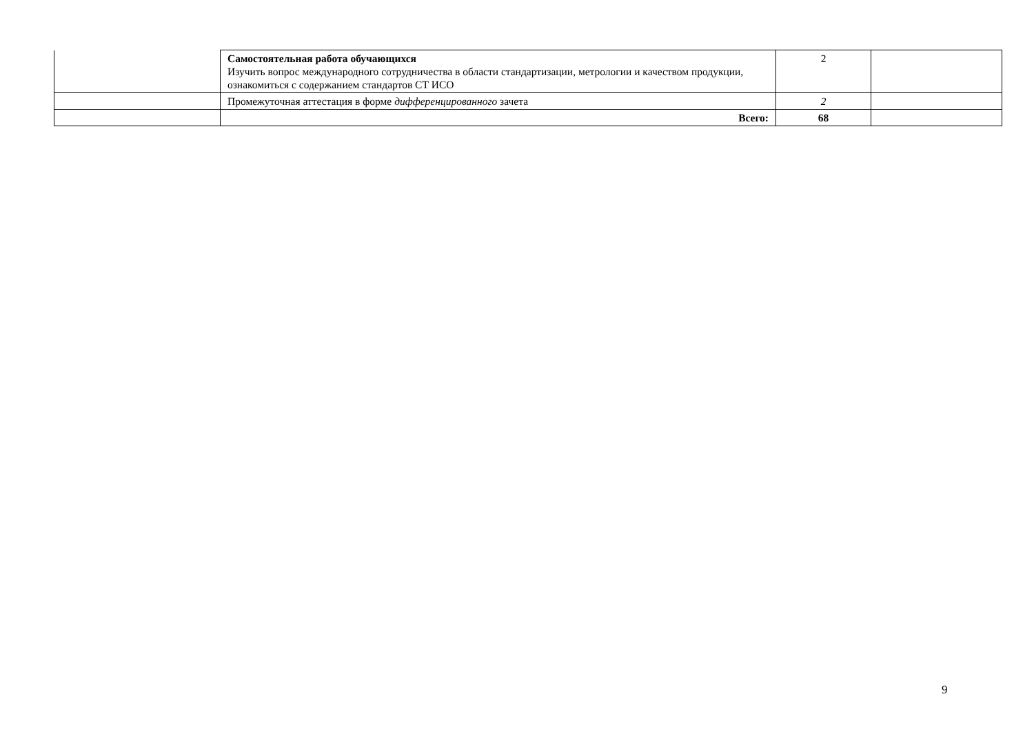| | Самостоятельная работа обучающихся Изучить вопрос международного сотрудничества в области стандартизации, метрологии и качеством продукции, ознакомиться с содержанием стандартов СТ ИСО | 2 | |
| | Промежуточная аттестация в форме дифференцированного зачета | 2 | |
| | Всего: | 68 | |
9